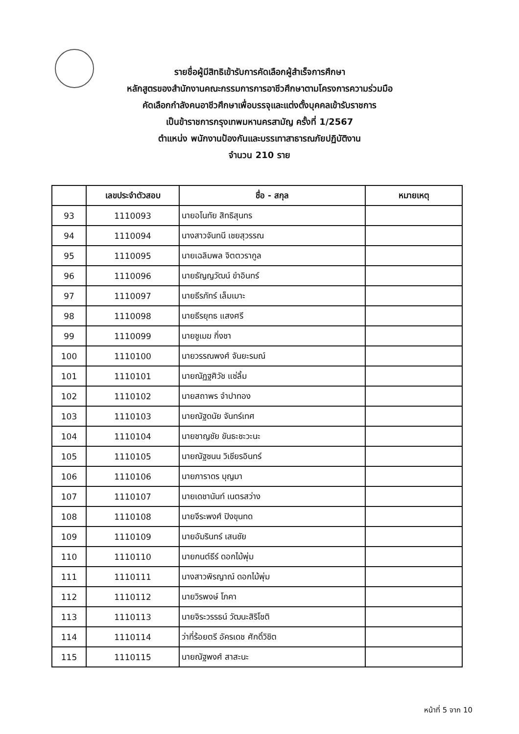รายชื่อผู้มีสิทธิเข้ารับการคัดเลือกผู้สำเร็จการศึกษา
หลักสูตรของสำนักงานคณะกรรมการการอาชีวศึกษาตามโครงการความร่วมมือ
คัดเลือกกำลังคนอาชีวศึกษาเพื่อบรรจุและแต่งตั้งบุคคลเข้ารับราชการ
เป็นข้าราชการกรุงเทพมหานครสามัญ ครั้งที่ 1/2567
ตำแหน่ง พนักงานป้องกันและบรรเทาสาธารณภัยปฏิบัติงาน
จำนวน 210 ราย
| | เลขประจำตัวสอบ | ชื่อ - สกุล | หมายเหตุ |
| --- | --- | --- | --- |
| 93 | 1110093 | นายอโนทัย สิทธิสุนทร | |
| 94 | 1110094 | นางสาวจันทนี เชยสุวรรณ | |
| 95 | 1110095 | นายเฉลิมพล จิตตวรากูล | |
| 96 | 1110096 | นายธัญญวัฒน์ ขำอินทร์ | |
| 97 | 1110097 | นายธีรภัทร์ เล็มเมาะ | |
| 98 | 1110098 | นายธีรยุทธ แสงศรี | |
| 99 | 1110099 | นายชูเมฆ กิ่งชา | |
| 100 | 1110100 | นายวรรณพงศ์ จันยะรมณ์ | |
| 101 | 1110101 | นายณัฏฐศิวัช แซ่ลิ้ม | |
| 102 | 1110102 | นายสถาพร จำปาทอง | |
| 103 | 1110103 | นายณัฐดนัย จันทร์เทศ | |
| 104 | 1110104 | นายชาญชัย ขันธะชะวะนะ | |
| 105 | 1110105 | นายณัฐชนน วิเชียรอินทร์ | |
| 106 | 1110106 | นายภาราดร บุญมา | |
| 107 | 1110107 | นายเดชานันท์ เนตรสว่าง | |
| 108 | 1110108 | นายจีระพงศ์ ปิงขุนทด | |
| 109 | 1110109 | นายอัมรินทร์ เสนชัย | |
| 110 | 1110110 | นายกนต์ธีร์ ดอกไม้พุ่ม | |
| 111 | 1110111 | นางสาวพิรญาณ์ ดอกไม้พุ่ม | |
| 112 | 1110112 | นายวิรพงษ์ โภคา | |
| 113 | 1110113 | นายจิระวรรธน์ วัฒนะสิริโชติ | |
| 114 | 1110114 | ว่าที่ร้อยตรี อัครเดช ศักดิ์วิชิต | |
| 115 | 1110115 | นายณัฐพงศ์ สาสะนะ | |
หน้าที่ 5 จาก 10